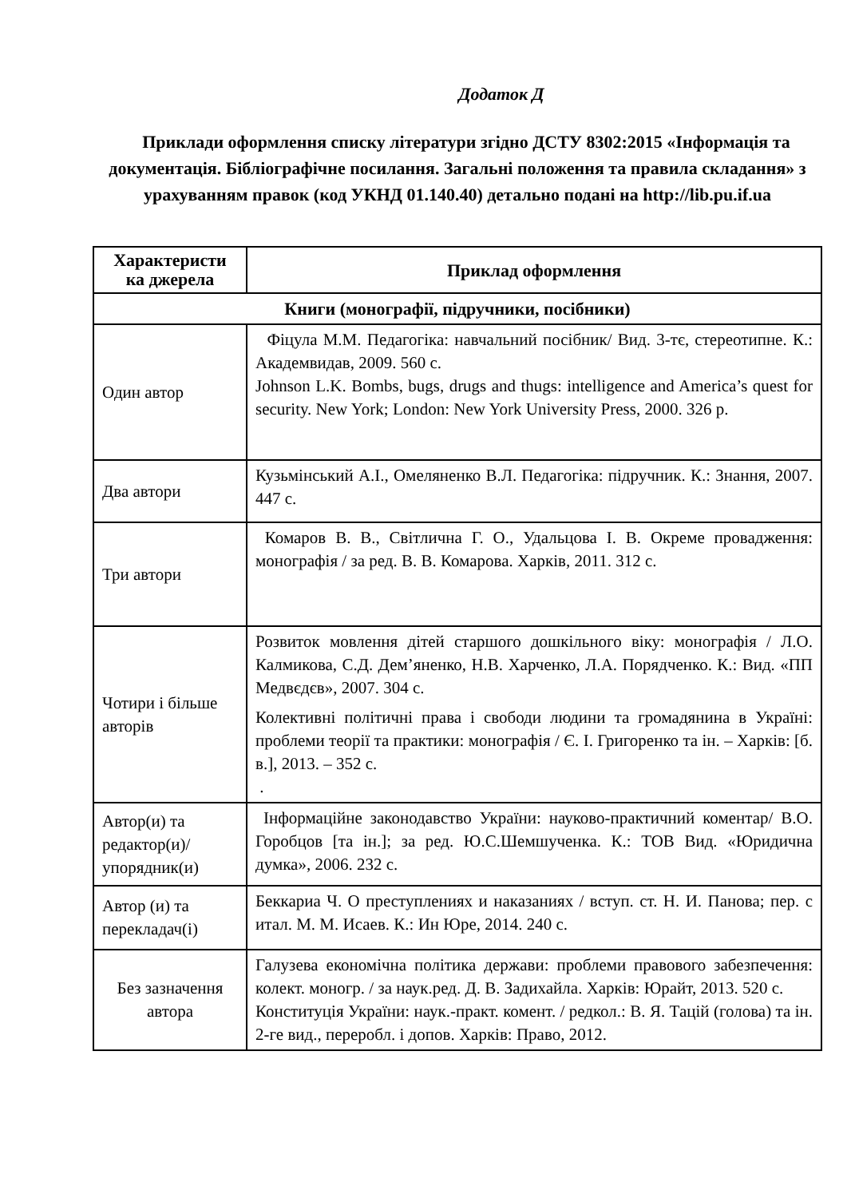Додаток Д
Приклади оформлення списку літератури згідно ДСТУ 8302:2015 «Інформація та документація. Бібліографічне посилання. Загальні положення та правила складання» з урахуванням правок (код УКНД 01.140.40) детально подані на http://lib.pu.if.ua
| Характеристи ка джерела | Приклад оформлення |
| --- | --- |
| Книги (монографії, підручники, посібники) | |
| Один автор | Фіцула М.М. Педагогіка: навчальний посібник/ Вид. 3-тє, стереотипне. К.: Академвидав, 2009. 560 с. Johnson L.K. Bombs, bugs, drugs and thugs: intelligence and America’s quest for security. New York; London: New York University Press, 2000. 326 p. |
| Два автори | Кузьмінський А.І., Омеляненко В.Л. Педагогіка: підручник. К.: Знання, 2007. 447 с. |
| Три автори | Комаров В. В., Світлична Г. О., Удальцова І. В. Окреме провадження: монографія / за ред. В. В. Комарова. Харків, 2011. 312 с. |
| Чотири і більше авторів | Розвиток мовлення дітей старшого дошкільного віку: монографія / Л.О. Калмикова, С.Д. Дем’яненко, Н.В. Харченко, Л.А. Порядченко. К.: Вид. «ПП Медвєдєв», 2007. 304 с. Колективні політичні права і свободи людини та громадянина в Україні: проблеми теорії та практики: монографія / Є. І. Григоренко та ін. – Харків: [б. в.], 2013. – 352 с. . |
| Автор(и) та редактор(и)/ упорядник(и) | Інформаційне законодавство України: науково-практичний коментар/ В.О. Горобцов [та ін.]; за ред. Ю.С.Шемшученка. К.: ТОВ Вид. «Юридична думка», 2006. 232 с. |
| Автор (и) та перекладач(і) | Беккариа Ч. О преступлениях и наказаниях / вступ. ст. Н. И. Панова; пер. с итал. М. М. Исаев. К.: Ин Юре, 2014. 240 с. |
| Без зазначення автора | Галузева економічна політика держави: проблеми правового забезпечення: колект. моногр. / за наук.ред. Д. В. Задихайла. Харків: Юрайт, 2013. 520 с. Конституція України: наук.-практ. комент. / редкол.: В. Я. Тацій (голова) та ін. 2-ге вид., переробл. і допов. Харків: Право, 2012. |